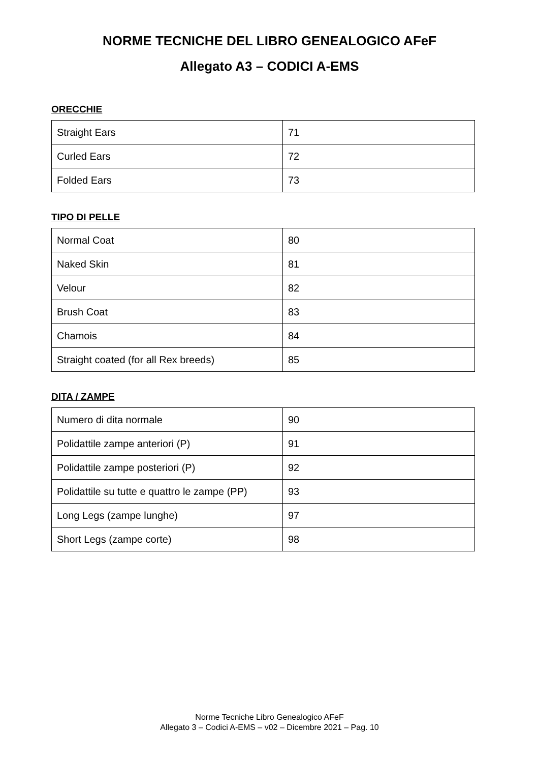NORME TECNICHE DEL LIBRO GENEALOGICO AFeF
Allegato A3 – CODICI A-EMS
ORECCHIE
| Straight Ears | 71 |
| Curled Ears | 72 |
| Folded Ears | 73 |
TIPO DI PELLE
| Normal Coat | 80 |
| Naked Skin | 81 |
| Velour | 82 |
| Brush Coat | 83 |
| Chamois | 84 |
| Straight coated (for all Rex breeds) | 85 |
DITA / ZAMPE
| Numero di dita normale | 90 |
| Polidattile zampe anteriori (P) | 91 |
| Polidattile zampe posteriori (P) | 92 |
| Polidattile su tutte e quattro le zampe (PP) | 93 |
| Long Legs (zampe lunghe) | 97 |
| Short Legs (zampe corte) | 98 |
Norme Tecniche Libro Genealogico AFeF
Allegato 3 – Codici A-EMS – v02 – Dicembre 2021 – Pag. 10